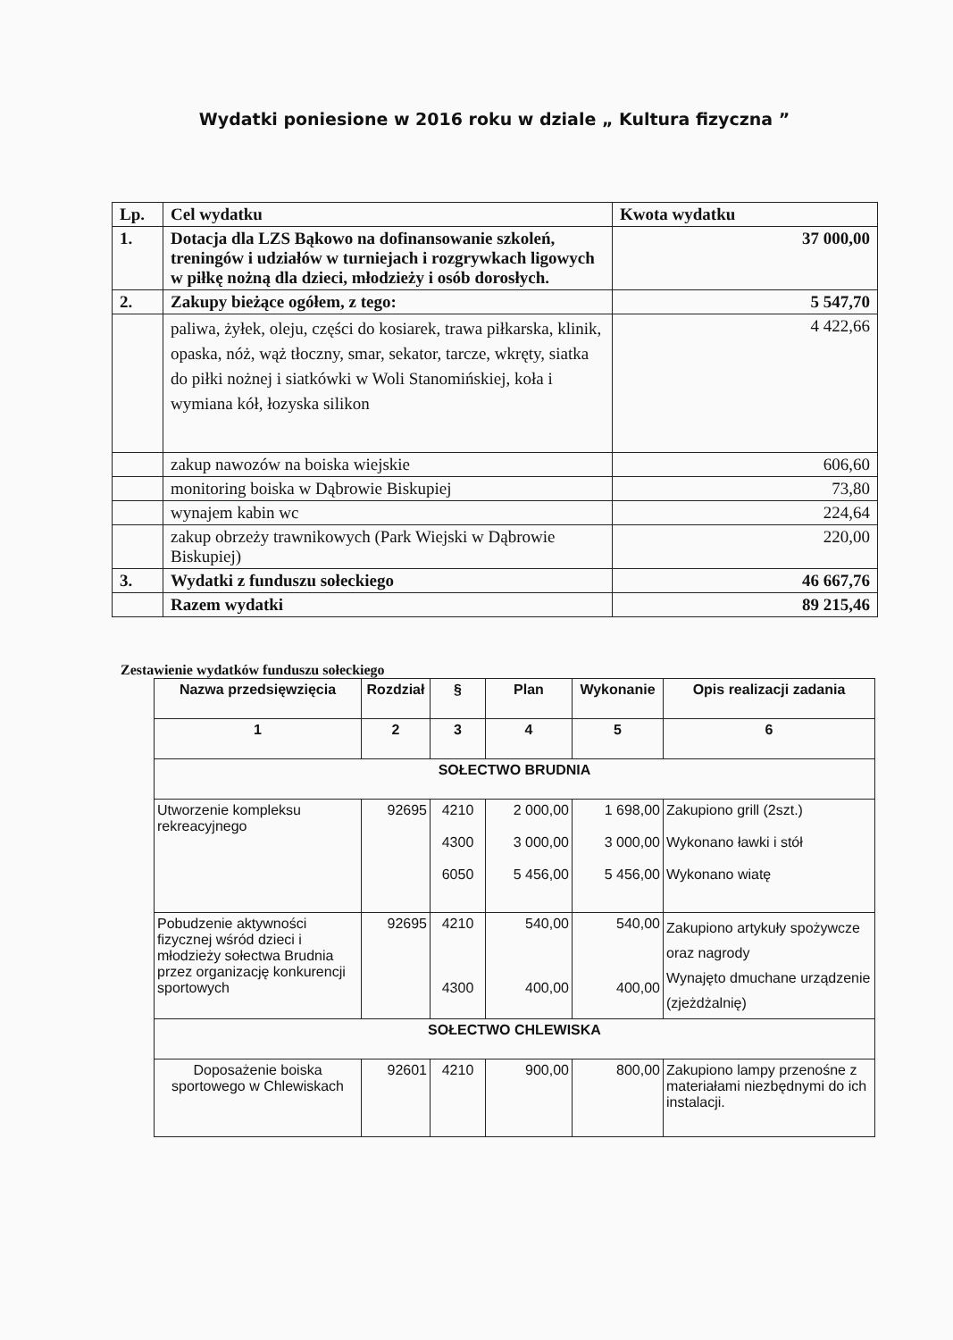Wydatki poniesione w 2016 roku w dziale „ Kultura fizyczna ”
| Lp. | Cel wydatku | Kwota wydatku |
| 1. | Dotacja dla LZS Bąkowo na dofinansowanie szkoleń, treningów i udziałów w turniejach i rozgrywkach ligowych w piłkę nożną dla dzieci, młodzieży i osób dorosłych. | 37 000,00 |
| 2. | Zakupy bieżące ogółem, z tego: | 5 547,70 |
| | paliwa, żyłek, oleju, części do kosiarek, trawa piłkarska, klinik, opaska, nóż, wąż tłoczny, smar, sekator, tarcze, wkręty, siatka do piłki nożnej i siatkówki w Woli Stanomińskiej, koła i wymiana kół, łozyska silikon | 4 422,66 |
| | zakup nawozów na boiska wiejskie | 606,60 |
| | monitoring boiska w Dąbrowie Biskupiej | 73,80 |
| | wynajem kabin wc | 224,64 |
| | zakup obrzeży trawnikowych (Park Wiejski w Dąbrowie Biskupiej) | 220,00 |
| 3. | Wydatki z funduszu sołeckiego | 46 667,76 |
| | Razem wydatki | 89 215,46 |
Zestawienie wydatków funduszu sołeckiego
| Nazwa przedsięwzięcia | Rozdział | § | Plan | Wykonanie | Opis realizacji zadania |
| --- | --- | --- | --- | --- | --- |
| 1 | 2 | 3 | 4 | 5 | 6 |
| SOŁECTWO BRUDNIA | | | | | |
| Utworzenie kompleksu rekreacyjnego | 92695 | 4210 4300 6050 | 2 000,00 3 000,00 5 456,00 | 1 698,00 3 000,00 5 456,00 | Zakupiono grill (2szt.) Wykonano ławki i stół Wykonano wiatę |
| Pobudzenie aktywności fizycznej wśród dzieci i młodzieży sołectwa Brudnia przez organizację konkurencji sportowych | 92695 | 4210 4300 | 540,00 400,00 | 540,00 400,00 | Zakupiono artykuły spożywcze oraz nagrody Wynajęto dmuchane urządzenie (zjeżdżalnię) |
| SOŁECTWO CHLEWISKA | | | | | |
| Doposażenie boiska sportowego w Chlewiskach | 92601 | 4210 | 900,00 | 800,00 | Zakupiono lampy przenośne z materiałami niezbędnymi do ich instalacji. |